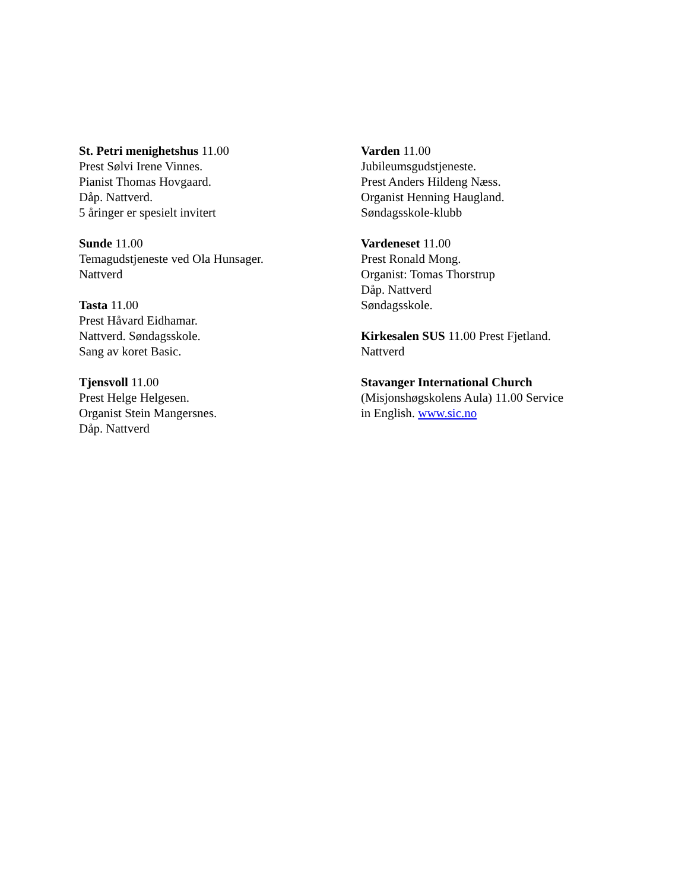St. Petri menighetshus 11.00
Prest Sølvi Irene Vinnes.
Pianist Thomas Hovgaard.
Dåp. Nattverd.
5 åringer er spesielt invitert
Sunde 11.00
Temagudstjeneste ved Ola Hunsager.
Nattverd
Tasta 11.00
Prest Håvard Eidhamar.
Nattverd. Søndagsskole.
Sang av koret Basic.
Tjensvoll 11.00
Prest Helge Helgesen.
Organist Stein Mangersnes.
Dåp. Nattverd
Varden 11.00
Jubileumsgudstjeneste.
Prest Anders Hildeng Næss.
Organist Henning Haugland.
Søndagsskole-klubb
Vardeneset 11.00
Prest Ronald Mong.
Organist: Tomas Thorstrup
Dåp. Nattverd
Søndagsskole.
Kirkesalen SUS 11.00 Prest Fjetland.
Nattverd
Stavanger International Church
(Misjonshøgskolens Aula) 11.00 Service
in English. www.sic.no